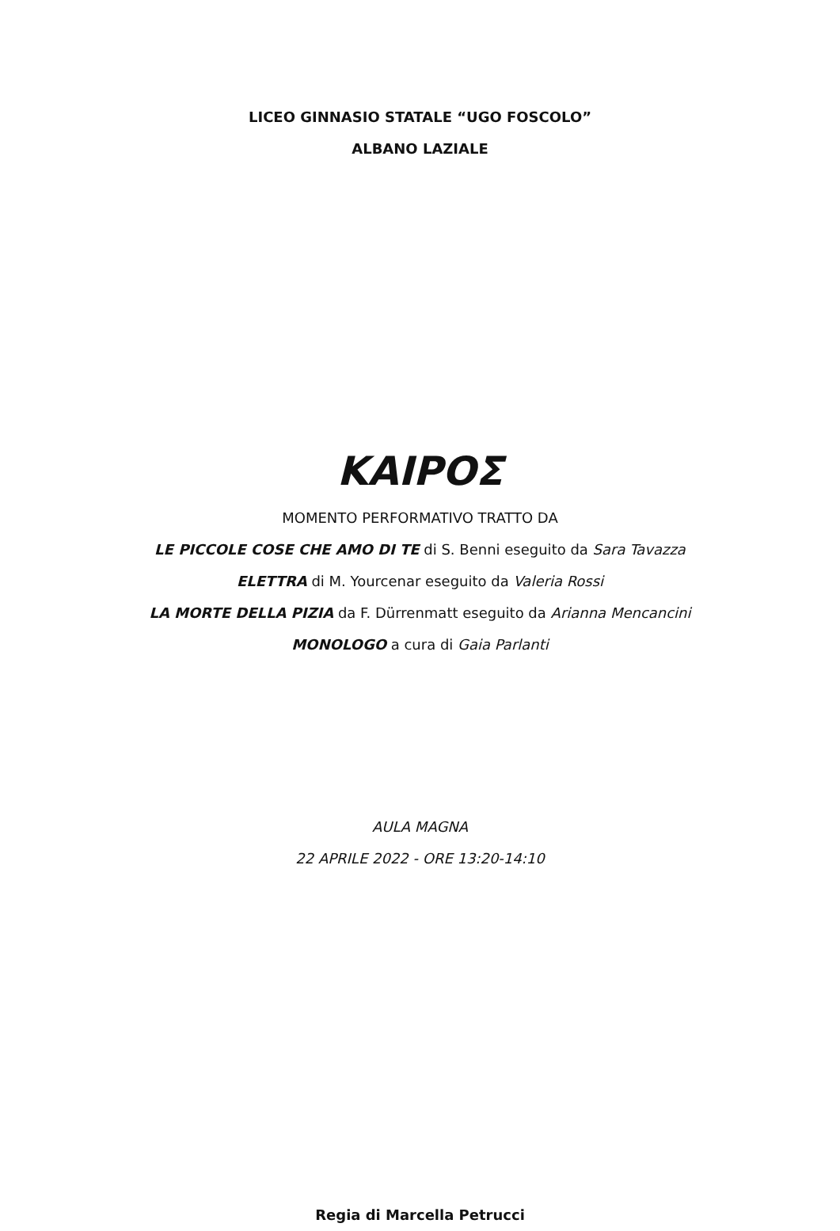LICEO GINNASIO STATALE “UGO FOSCOLO”
ALBANO LAZIALE
ΚΑΙΡΟΣ
MOMENTO PERFORMATIVO TRATTO DA
LE PICCOLE COSE CHE AMO DI TE di S. Benni eseguito da Sara Tavazza
ELETTRA di M. Yourcenar eseguito da Valeria Rossi
LA MORTE DELLA PIZIA da F. Dürrenmatt eseguito da Arianna Mencancini
MONOLOGO a cura di Gaia Parlanti
AULA MAGNA
22 APRILE 2022 - ORE 13:20-14:10
Regia di Marcella Petrucci